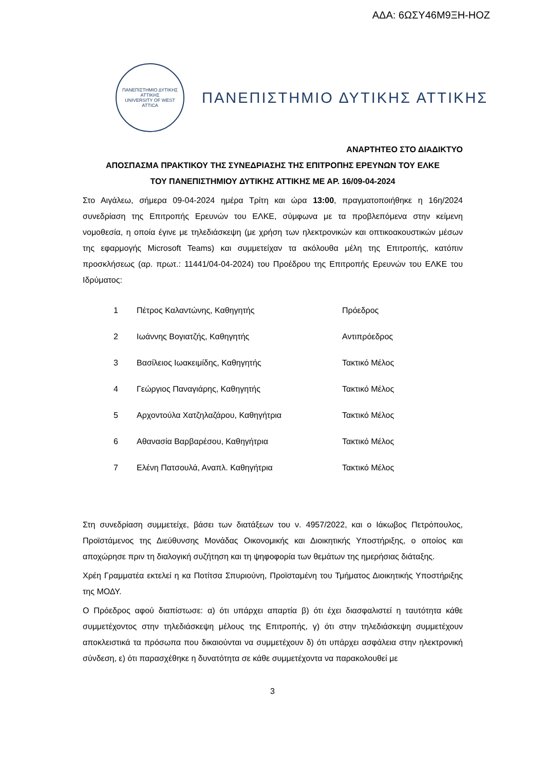ΑΔΑ: 6ΩΣΥ46Μ9ΞΗ-ΗΟΖ
ΠΑΝΕΠΙΣΤΗΜΙΟ ΔΥΤΙΚΗΣ ΑΤΤΙΚΗΣ
UNIVERSITY OF WEST ATTICA
ΠΑΝΕΠΙΣΤΗΜΙΟ ΔΥΤΙΚΗΣ ΑΤΤΙΚΗΣ
ΑΝΑΡΤΗΤΕΟ ΣΤΟ ΔΙΑΔΙΚΤΥΟ
ΑΠΟΣΠΑΣΜΑ ΠΡΑΚΤΙΚΟΥ ΤΗΣ ΣΥΝΕΔΡΙΑΣΗΣ ΤΗΣ ΕΠΙΤΡΟΠΗΣ ΕΡΕΥΝΩΝ ΤΟΥ ΕΛΚΕ
ΤΟΥ ΠΑΝΕΠΙΣΤΗΜΙΟΥ ΔΥΤΙΚΗΣ ΑΤΤΙΚΗΣ ΜΕ ΑΡ. 16/09-04-2024
Στο Αιγάλεω, σήμερα 09-04-2024 ημέρα Τρίτη και ώρα 13:00, πραγματοποιήθηκε η 16η/2024 συνεδρίαση της Επιτροπής Ερευνών του ΕΛΚΕ, σύμφωνα με τα προβλεπόμενα στην κείμενη νομοθεσία, η οποία έγινε με τηλεδιάσκεψη (με χρήση των ηλεκτρονικών και οπτικοακουστικών μέσων της εφαρμογής Microsoft Teams) και συμμετείχαν τα ακόλουθα μέλη της Επιτροπής, κατόπιν προσκλήσεως (αρ. πρωτ.: 11441/04-04-2024) του Προέδρου της Επιτροπής Ερευνών του ΕΛΚΕ του Ιδρύματος:
| 1 | Πέτρος Καλαντώνης, Καθηγητής | Πρόεδρος |
| 2 | Ιωάννης Βογιατζής, Καθηγητής | Αντιπρόεδρος |
| 3 | Βασίλειος Ιωακειμίδης, Καθηγητής | Τακτικό Μέλος |
| 4 | Γεώργιος Παναγιάρης, Καθηγητής | Τακτικό Μέλος |
| 5 | Αρχοντούλα Χατζηλαζάρου, Καθηγήτρια | Τακτικό Μέλος |
| 6 | Αθανασία Βαρβαρέσου, Καθηγήτρια | Τακτικό Μέλος |
| 7 | Ελένη Πατσουλά, Αναπλ. Καθηγήτρια | Τακτικό Μέλος |
Στη συνεδρίαση συμμετείχε, βάσει των διατάξεων του ν. 4957/2022, και ο Ιάκωβος Πετρόπουλος, Προϊστάμενος της Διεύθυνσης Μονάδας Οικονομικής και Διοικητικής Υποστήριξης, ο οποίος και αποχώρησε πριν τη διαλογική συζήτηση και τη ψηφοφορία των θεμάτων της ημερήσιας διάταξης.
Χρέη Γραμματέα εκτελεί η κα Ποτίτσα Σπυριούνη, Προϊσταμένη του Τμήματος Διοικητικής Υποστήριξης της ΜΟΔΥ.
Ο Πρόεδρος αφού διαπίστωσε: α) ότι υπάρχει απαρτία β) ότι έχει διασφαλιστεί η ταυτότητα κάθε συμμετέχοντος στην τηλεδιάσκεψη μέλους της Επιτροπής, γ) ότι στην τηλεδιάσκεψη συμμετέχουν αποκλειστικά τα πρόσωπα που δικαιούνται να συμμετέχουν δ) ότι υπάρχει ασφάλεια στην ηλεκτρονική σύνδεση, ε) ότι παρασχέθηκε η δυνατότητα σε κάθε συμμετέχοντα να παρακολουθεί με
3